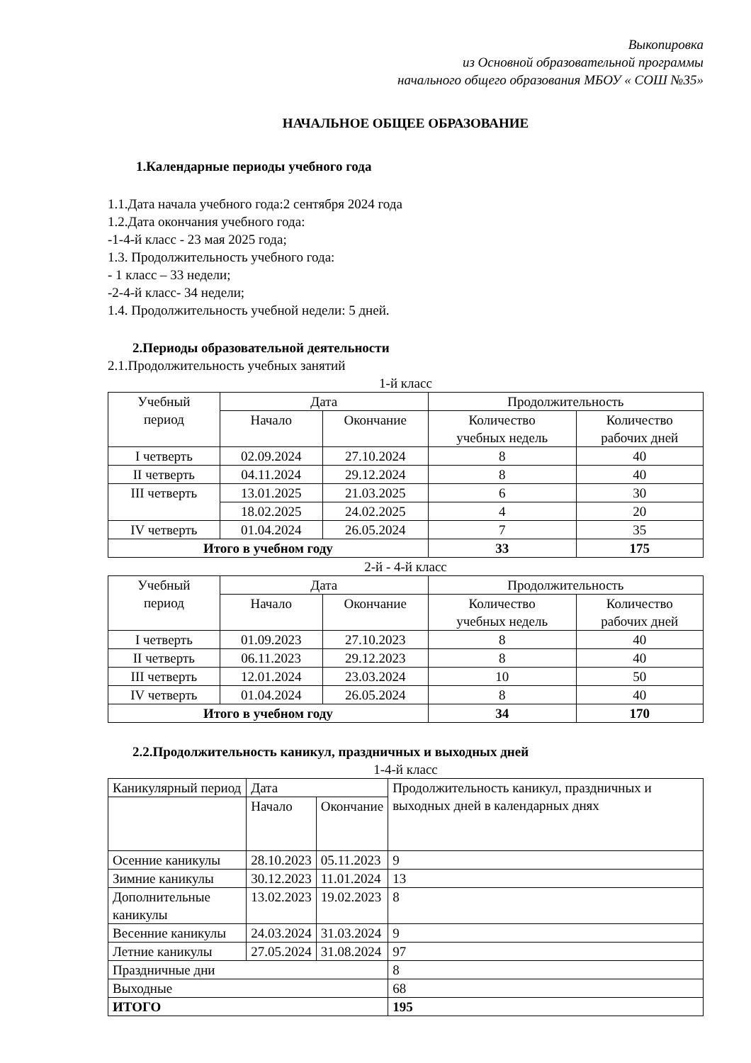Выкопировка
из Основной образовательной программы
начального общего образования МБОУ « СОШ №35»
НАЧАЛЬНОЕ ОБЩЕЕ ОБРАЗОВАНИЕ
1.Календарные периоды учебного года
1.1.Дата начала учебного года:2 сентября 2024 года
1.2.Дата окончания учебного года:
-1-4-й класс - 23 мая 2025 года;
1.3. Продолжительность учебного года:
- 1 класс – 33 недели;
-2-4-й класс- 34 недели;
1.4. Продолжительность учебной недели: 5 дней.
2.Периоды образовательной деятельности
2.1.Продолжительность учебных занятий
1-й класс
| Учебный период | Дата | | Продолжительность | |
| --- | --- | --- | --- | --- |
| | Начало | Окончание | Количество учебных недель | Количество рабочих дней |
| I четверть | 02.09.2024 | 27.10.2024 | 8 | 40 |
| II четверть | 04.11.2024 | 29.12.2024 | 8 | 40 |
| III четверть | 13.01.2025 | 21.03.2025 | 6 | 30 |
| | 18.02.2025 | 24.02.2025 | 4 | 20 |
| IV четверть | 01.04.2024 | 26.05.2024 | 7 | 35 |
| Итого в учебном году | | | 33 | 175 |
2-й - 4-й класс
| Учебный период | Дата | | Продолжительность | |
| --- | --- | --- | --- | --- |
| | Начало | Окончание | Количество учебных недель | Количество рабочих дней |
| I четверть | 01.09.2023 | 27.10.2023 | 8 | 40 |
| II четверть | 06.11.2023 | 29.12.2023 | 8 | 40 |
| III четверть | 12.01.2024 | 23.03.2024 | 10 | 50 |
| IV четверть | 01.04.2024 | 26.05.2024 | 8 | 40 |
| Итого в учебном году | | | 34 | 170 |
2.2.Продолжительность каникул, праздничных и выходных дней
1-4-й класс
| Каникулярный период | Дата | | Продолжительность каникул, праздничных и выходных дней в календарных днях |
| | Начало | Окончание | |
| Осенние каникулы | 28.10.2023 | 05.11.2023 | 9 |
| Зимние каникулы | 30.12.2023 | 11.01.2024 | 13 |
| Дополнительные каникулы | 13.02.2023 | 19.02.2023 | 8 |
| Весенние каникулы | 24.03.2024 | 31.03.2024 | 9 |
| Летние каникулы | 27.05.2024 | 31.08.2024 | 97 |
| Праздничные дни | | | 8 |
| Выходные | | | 68 |
| ИТОГО | | | 195 |